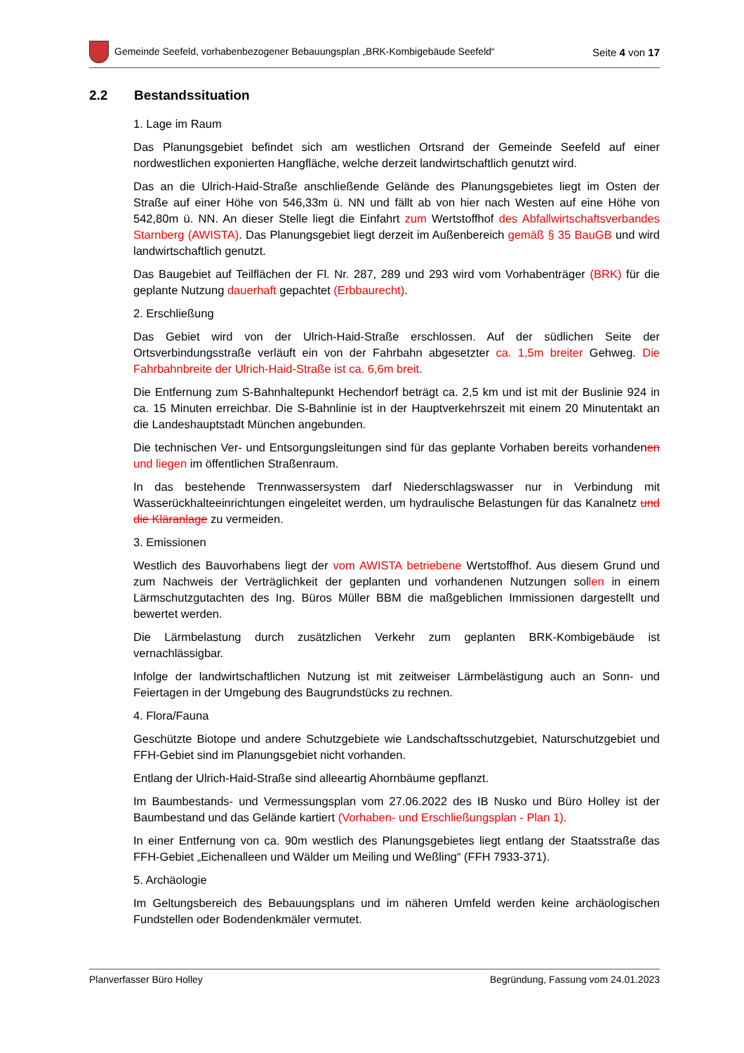Gemeinde Seefeld, vorhabenbezogener Bebauungsplan „BRK-Kombigebäude Seefeld“
Seite 4 von 17
2.2 Bestandssituation
1. Lage im Raum
Das Planungsgebiet befindet sich am westlichen Ortsrand der Gemeinde Seefeld auf einer nordwestlichen exponierten Hangfläche, welche derzeit landwirtschaftlich genutzt wird.
Das an die Ulrich-Haid-Straße anschließende Gelände des Planungsgebietes liegt im Osten der Straße auf einer Höhe von 546,33m ü. NN und fällt ab von hier nach Westen auf eine Höhe von 542,80m ü. NN. An dieser Stelle liegt die Einfahrt zum Wertstoffhof des Abfallwirtschaftsverbandes Starnberg (AWISTA). Das Planungsgebiet liegt derzeit im Außenbereich gemäß § 35 BauGB und wird landwirtschaftlich genutzt.
Das Baugebiet auf Teilflächen der Fl. Nr. 287, 289 und 293 wird vom Vorhabenträger (BRK) für die geplante Nutzung dauerhaft gepachtet (Erbbaurecht).
2. Erschließung
Das Gebiet wird von der Ulrich-Haid-Straße erschlossen. Auf der südlichen Seite der Ortsverbindungsstraße verläuft ein von der Fahrbahn abgesetzter ca. 1,5m breiter Gehweg. Die Fahrbahnbreite der Ulrich-Haid-Straße ist ca. 6,6m breit.
Die Entfernung zum S-Bahnhaltepunkt Hechendorf beträgt ca. 2,5 km und ist mit der Buslinie 924 in ca. 15 Minuten erreichbar. Die S-Bahnlinie ist in der Hauptverkehrszeit mit einem 20 Minutentakt an die Landeshauptstadt München angebunden.
Die technischen Ver- und Entsorgungsleitungen sind für das geplante Vorhaben bereits vorhandenen und liegen im öffentlichen Straßenraum.
In das bestehende Trennwassersystem darf Niederschlagswasser nur in Verbindung mit Wasserückhalteeinrichtungen eingeleitet werden, um hydraulische Belastungen für das Kanalnetz und die Kläranlage zu vermeiden.
3. Emissionen
Westlich des Bauvorhabens liegt der vom AWISTA betriebene Wertstoffhof. Aus diesem Grund und zum Nachweis der Verträglichkeit der geplanten und vorhandenen Nutzungen sollen in einem Lärmschutzgutachten des Ing. Büros Müller BBM die maßgeblichen Immissionen dargestellt und bewertet werden.
Die Lärmbelastung durch zusätzlichen Verkehr zum geplanten BRK-Kombigebäude ist vernachlässigbar.
Infolge der landwirtschaftlichen Nutzung ist mit zeitweiser Lärmbelästigung auch an Sonn- und Feiertagen in der Umgebung des Baugrundstücks zu rechnen.
4. Flora/Fauna
Geschützte Biotope und andere Schutzgebiete wie Landschaftsschutzgebiet, Naturschutzgebiet und FFH-Gebiet sind im Planungsgebiet nicht vorhanden.
Entlang der Ulrich-Haid-Straße sind alleeartig Ahornbäume gepflanzt.
Im Baumbestands- und Vermessungsplan vom 27.06.2022 des IB Nusko und Büro Holley ist der Baumbestand und das Gelände kartiert (Vorhaben- und Erschließungsplan - Plan 1).
In einer Entfernung von ca. 90m westlich des Planungsgebietes liegt entlang der Staatsstraße das FFH-Gebiet „Eichenalleen und Wälder um Meiling und Weßling“ (FFH 7933-371).
5. Archäologie
Im Geltungsbereich des Bebauungsplans und im näheren Umfeld werden keine archäologischen Fundstellen oder Bodendenkmäler vermutet.
Planverfasser Büro Holley Begründung, Fassung vom 24.01.2023